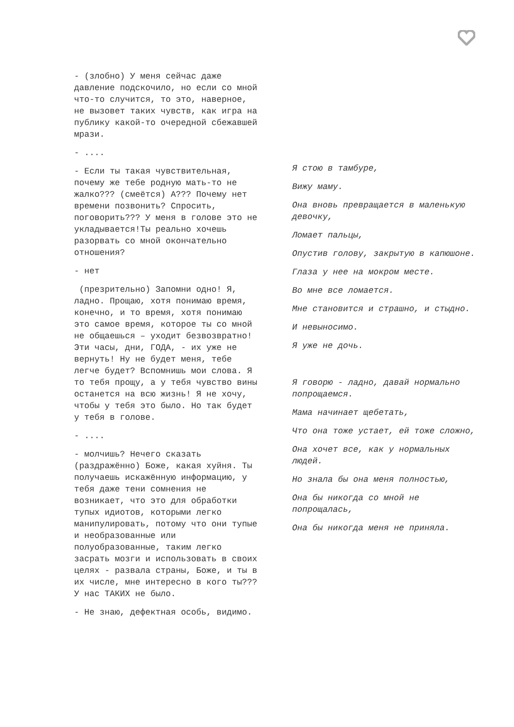- (злобно) У меня сейчас даже давление подскочило, но если со мной что-то случится, то это, наверное, не вызовет таких чувств, как игра на публику какой-то очередной сбежавшей мрази.
- ....
- Если ты такая чувствительная, почему же тебе родную мать-то не жалко??? (смеётся) А??? Почему нет времени позвонить? Спросить, поговорить??? У меня в голове это не укладывается!Ты реально хочешь разорвать со мной окончательно отношения?
- нет
(презрительно) Запомни одно! Я, ладно. Прощаю, хотя понимаю время, конечно, и то время, хотя понимаю это самое время, которое ты со мной не общаешься – уходит безвозвратно! Эти часы, дни, ГОДА, - их уже не вернуть! Ну не будет меня, тебе легче будет? Вспомнишь мои слова. Я то тебя прощу, а у тебя чувство вины останется на всю жизнь! Я не хочу, чтобы у тебя это было. Но так будет у тебя в голове.
- ....
- молчишь? Нечего сказать (раздражённо) Боже, какая хуйня. Ты получаешь искажённую информацию, у тебя даже тени сомнения не возникает, что это для обработки тупых идиотов, которыми легко манипулировать, потому что они тупые и необразованные или полуобразованные, таким легко засрать мозги и использовать в своих целях - развала страны, Боже, и ты в их числе, мне интересно в кого ты??? У нас ТАКИХ не было.
- Не знаю, дефектная особь, видимо.
Я стою в тамбуре,
Вижу маму.
Она вновь превращается в маленькую девочку,
Ломает пальцы,
Опустив голову, закрытую в капюшоне.
Глаза у нее на мокром месте.
Во мне все ломается.
Мне становится и страшно, и стыдно.
И невыносимо.
Я уже не дочь.
Я говорю - ладно, давай нормально попрощаемся.
Мама начинает щебетать,
Что она тоже устает, ей тоже сложно,
Она хочет все, как у нормальных людей.
Но знала бы она меня полностью,
Она бы никогда со мной не попрощалась,
Она бы никогда меня не приняла.